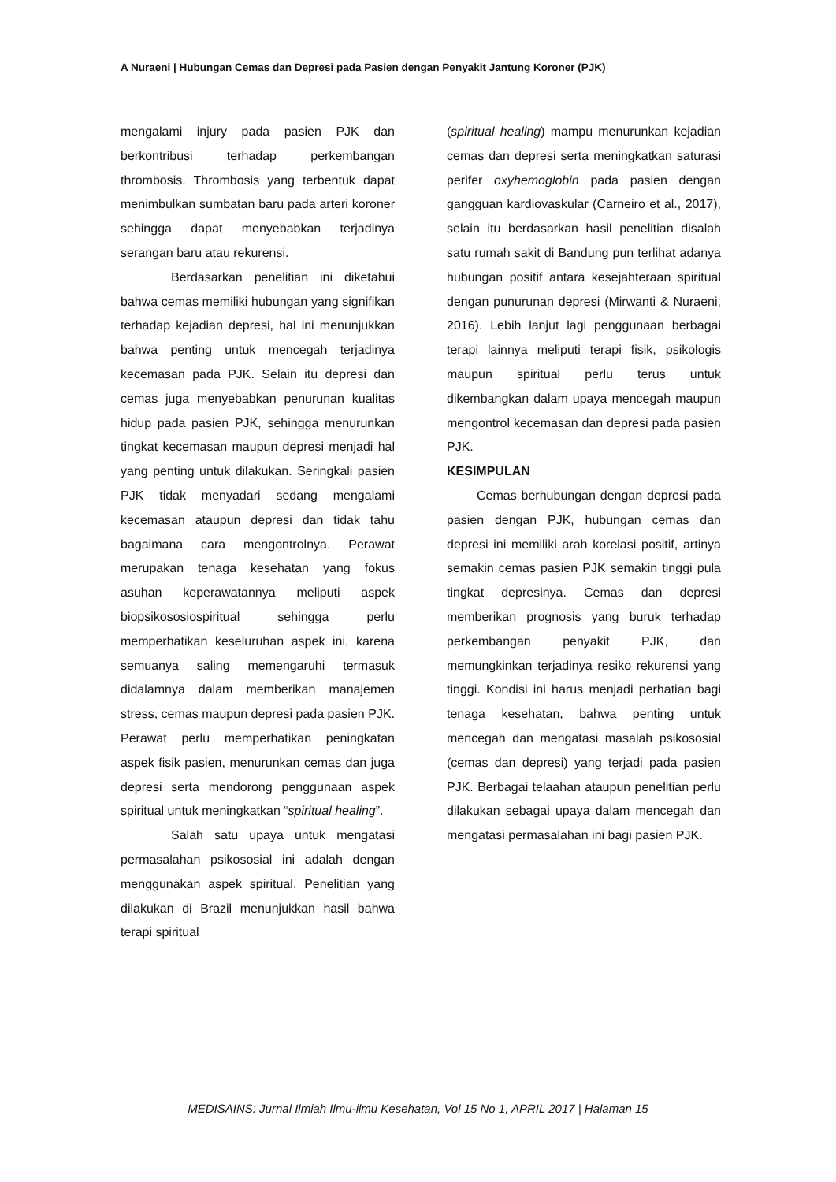A Nuraeni | Hubungan Cemas dan Depresi pada Pasien dengan Penyakit Jantung Koroner (PJK)
mengalami injury pada pasien PJK dan berkontribusi terhadap perkembangan thrombosis. Thrombosis yang terbentuk dapat menimbulkan sumbatan baru pada arteri koroner sehingga dapat menyebabkan terjadinya serangan baru atau rekurensi.
Berdasarkan penelitian ini diketahui bahwa cemas memiliki hubungan yang signifikan terhadap kejadian depresi, hal ini menunjukkan bahwa penting untuk mencegah terjadinya kecemasan pada PJK. Selain itu depresi dan cemas juga menyebabkan penurunan kualitas hidup pada pasien PJK, sehingga menurunkan tingkat kecemasan maupun depresi menjadi hal yang penting untuk dilakukan. Seringkali pasien PJK tidak menyadari sedang mengalami kecemasan ataupun depresi dan tidak tahu bagaimana cara mengontrolnya. Perawat merupakan tenaga kesehatan yang fokus asuhan keperawatannya meliputi aspek biopsikososiospiritual sehingga perlu memperhatikan keseluruhan aspek ini, karena semuanya saling memengaruhi termasuk didalamnya dalam memberikan manajemen stress, cemas maupun depresi pada pasien PJK. Perawat perlu memperhatikan peningkatan aspek fisik pasien, menurunkan cemas dan juga depresi serta mendorong penggunaan aspek spiritual untuk meningkatkan “spiritual healing”.
Salah satu upaya untuk mengatasi permasalahan psikososial ini adalah dengan menggunakan aspek spiritual. Penelitian yang dilakukan di Brazil menunjukkan hasil bahwa terapi spiritual
(spiritual healing) mampu menurunkan kejadian cemas dan depresi serta meningkatkan saturasi perifer oxyhemoglobin pada pasien dengan gangguan kardiovaskular (Carneiro et al., 2017), selain itu berdasarkan hasil penelitian disalah satu rumah sakit di Bandung pun terlihat adanya hubungan positif antara kesejahteraan spiritual dengan punurunan depresi (Mirwanti & Nuraeni, 2016). Lebih lanjut lagi penggunaan berbagai terapi lainnya meliputi terapi fisik, psikologis maupun spiritual perlu terus untuk dikembangkan dalam upaya mencegah maupun mengontrol kecemasan dan depresi pada pasien PJK.
KESIMPULAN
Cemas berhubungan dengan depresi pada pasien dengan PJK, hubungan cemas dan depresi ini memiliki arah korelasi positif, artinya semakin cemas pasien PJK semakin tinggi pula tingkat depresinya. Cemas dan depresi memberikan prognosis yang buruk terhadap perkembangan penyakit PJK, dan memungkinkan terjadinya resiko rekurensi yang tinggi. Kondisi ini harus menjadi perhatian bagi tenaga kesehatan, bahwa penting untuk mencegah dan mengatasi masalah psikososial (cemas dan depresi) yang terjadi pada pasien PJK. Berbagai telaahan ataupun penelitian perlu dilakukan sebagai upaya dalam mencegah dan mengatasi permasalahan ini bagi pasien PJK.
MEDISAINS: Jurnal Ilmiah Ilmu-ilmu Kesehatan, Vol 15 No 1, APRIL 2017 | Halaman 15